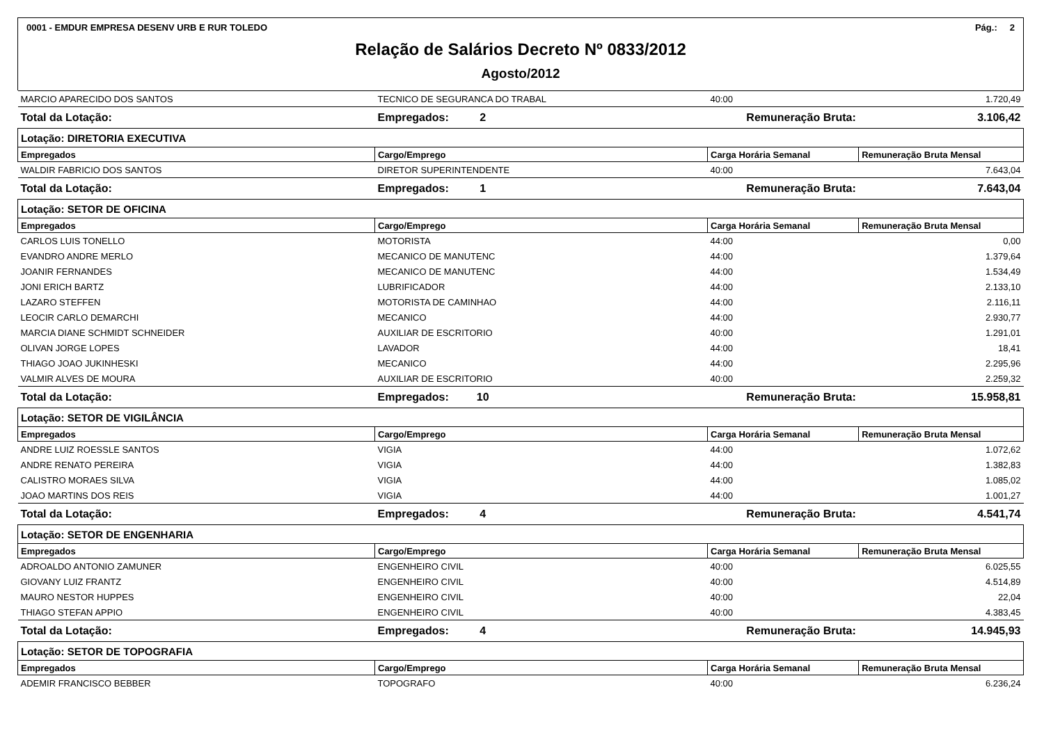0001 - EMDUR EMPRESA DESENV URB E RUR TOLEDO Pág.: 2
Relação de Salários Decreto Nº 0833/2012
Agosto/2012
| MARCIO APARECIDO DOS SANTOS | TECNICO DE SEGURANCA DO TRABAL | 40:00 | 1.720,49 | |
| Total da Lotação: | Empregados: 2 | Remuneração Bruta: | | 3.106,42 |
| Lotação: DIRETORIA EXECUTIVA | | | | |
| Empregados | Cargo/Emprego | Carga Horária Semanal | Remuneração Bruta Mensal | |
| WALDIR FABRICIO DOS SANTOS | DIRETOR SUPERINTENDENTE | 40:00 | 7.643,04 | |
| Total da Lotação: | Empregados: 1 | Remuneração Bruta: | | 7.643,04 |
| Lotação: SETOR DE OFICINA | | | | |
| Empregados | Cargo/Emprego | Carga Horária Semanal | Remuneração Bruta Mensal | |
| CARLOS LUIS TONELLO | MOTORISTA | 44:00 | 0,00 | |
| EVANDRO ANDRE MERLO | MECANICO DE MANUTENC | 44:00 | 1.379,64 | |
| JOANIR FERNANDES | MECANICO DE MANUTENC | 44:00 | 1.534,49 | |
| JONI ERICH BARTZ | LUBRIFICADOR | 44:00 | 2.133,10 | |
| LAZARO STEFFEN | MOTORISTA DE CAMINHAO | 44:00 | 2.116,11 | |
| LEOCIR CARLO DEMARCHI | MECANICO | 44:00 | 2.930,77 | |
| MARCIA DIANE SCHMIDT SCHNEIDER | AUXILIAR DE ESCRITORIO | 40:00 | 1.291,01 | |
| OLIVAN JORGE LOPES | LAVADOR | 44:00 | 18,41 | |
| THIAGO JOAO JUKINHESKI | MECANICO | 44:00 | 2.295,96 | |
| VALMIR ALVES DE MOURA | AUXILIAR DE ESCRITORIO | 40:00 | 2.259,32 | |
| Total da Lotação: | Empregados: 10 | Remuneração Bruta: | | 15.958,81 |
| Lotação: SETOR DE VIGILÂNCIA | | | | |
| Empregados | Cargo/Emprego | Carga Horária Semanal | Remuneração Bruta Mensal | |
| ANDRE LUIZ ROESSLE SANTOS | VIGIA | 44:00 | 1.072,62 | |
| ANDRE RENATO PEREIRA | VIGIA | 44:00 | 1.382,83 | |
| CALISTRO MORAES SILVA | VIGIA | 44:00 | 1.085,02 | |
| JOAO MARTINS DOS REIS | VIGIA | 44:00 | 1.001,27 | |
| Total da Lotação: | Empregados: 4 | Remuneração Bruta: | | 4.541,74 |
| Lotação: SETOR DE ENGENHARIA | | | | |
| Empregados | Cargo/Emprego | Carga Horária Semanal | Remuneração Bruta Mensal | |
| ADROALDO ANTONIO ZAMUNER | ENGENHEIRO CIVIL | 40:00 | 6.025,55 | |
| GIOVANY LUIZ FRANTZ | ENGENHEIRO CIVIL | 40:00 | 4.514,89 | |
| MAURO NESTOR HUPPES | ENGENHEIRO CIVIL | 40:00 | 22,04 | |
| THIAGO STEFAN APPIO | ENGENHEIRO CIVIL | 40:00 | 4.383,45 | |
| Total da Lotação: | Empregados: 4 | Remuneração Bruta: | | 14.945,93 |
| Lotação: SETOR DE TOPOGRAFIA | | | | |
| Empregados | Cargo/Emprego | Carga Horária Semanal | Remuneração Bruta Mensal | |
| ADEMIR FRANCISCO BEBBER | TOPOGRAFO | 40:00 | 6.236,24 | |